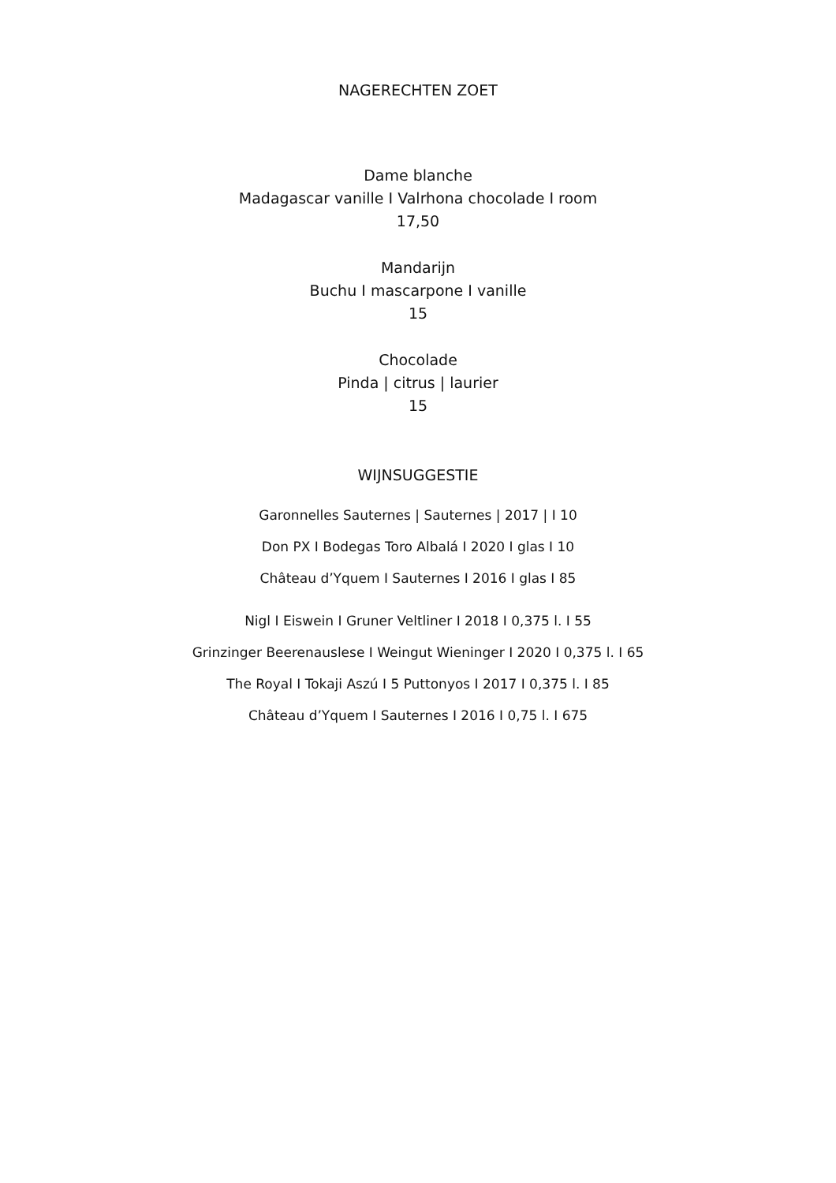NAGERECHTEN ZOET
Dame blanche
Madagascar vanille I Valrhona chocolade I room
17,50
Mandarijn
Buchu I mascarpone I vanille
15
Chocolade
Pinda | citrus | laurier
15
WIJNSUGGESTIE
Garonnelles Sauternes | Sauternes | 2017 | I 10
Don PX I Bodegas Toro Albalá I 2020 I glas I 10
Château d’Yquem I Sauternes I 2016 I glas I 85
Nigl I Eiswein I Gruner Veltliner I 2018 I 0,375 l. I 55
Grinzinger Beerenauslese I Weingut Wieninger I 2020 I 0,375 l. I 65
The Royal I Tokaji Aszú I 5 Puttonyos I 2017 I 0,375 l. I 85
Château d’Yquem I Sauternes I 2016 I 0,75 l. I 675